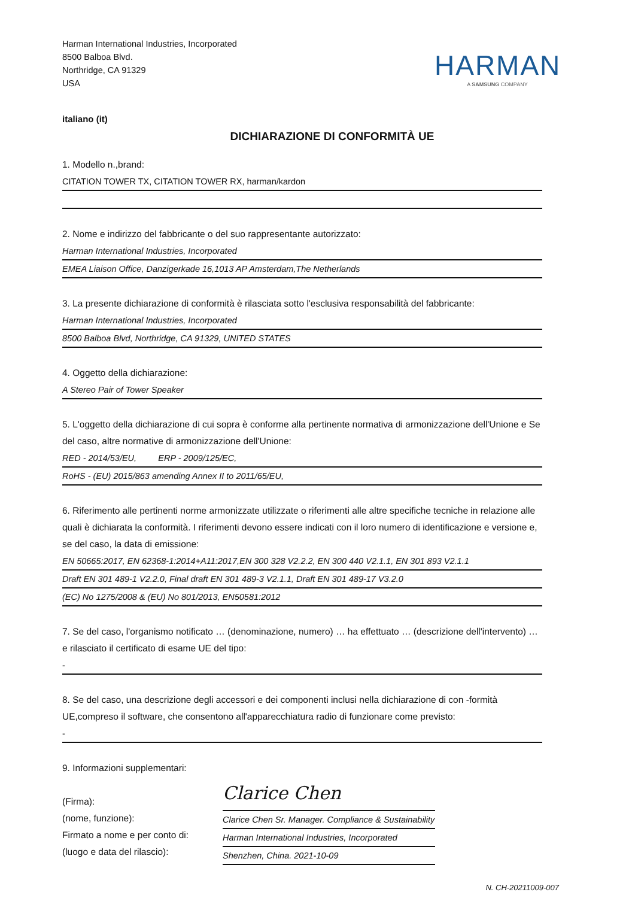Harman International Industries, Incorporated
8500 Balboa Blvd.
Northridge, CA 91329
USA
HARMAN
A SAMSUNG COMPANY
italiano (it)
DICHIARAZIONE DI CONFORMITÀ UE
1. Modello n.,brand:
CITATION TOWER TX, CITATION TOWER RX, harman/kardon
2. Nome e indirizzo del fabbricante o del suo rappresentante autorizzato:
Harman International Industries, Incorporated
EMEA Liaison Office, Danzigerkade 16,1013 AP Amsterdam,The Netherlands
3. La presente dichiarazione di conformità è rilasciata sotto l'esclusiva responsabilità del fabbricante:
Harman International Industries, Incorporated
8500 Balboa Blvd, Northridge, CA 91329, UNITED STATES
4. Oggetto della dichiarazione:
A Stereo Pair of Tower Speaker
5. L'oggetto della dichiarazione di cui sopra è conforme alla pertinente normativa di armonizzazione dell'Unione e Se del caso, altre normative di armonizzazione dell'Unione:
RED - 2014/53/EU, ERP - 2009/125/EC,
RoHS - (EU) 2015/863 amending Annex II to 2011/65/EU,
6. Riferimento alle pertinenti norme armonizzate utilizzate o riferimenti alle altre specifiche tecniche in relazione alle quali è dichiarata la conformità. I riferimenti devono essere indicati con il loro numero di identificazione e versione e, se del caso, la data di emissione:
EN 50665:2017, EN 62368-1:2014+A11:2017,EN 300 328 V2.2.2, EN 300 440 V2.1.1, EN 301 893 V2.1.1
Draft EN 301 489-1 V2.2.0, Final draft EN 301 489-3 V2.1.1, Draft EN 301 489-17 V3.2.0
(EC) No 1275/2008 & (EU) No 801/2013, EN50581:2012
7. Se del caso, l'organismo notificato … (denominazione, numero) … ha effettuato … (descrizione dell'intervento) … e rilasciato il certificato di esame UE del tipo:
-
8. Se del caso, una descrizione degli accessori e dei componenti inclusi nella dichiarazione di con -formità UE,compreso il software, che consentono all'apparecchiatura radio di funzionare come previsto:
-
9. Informazioni supplementari:
(Firma):
(nome, funzione):
Firmato a nome e per conto di:
(luogo e data del rilascio):
Clarice Chen
Clarice Chen Sr. Manager. Compliance & Sustainability
Harman International Industries, Incorporated
Shenzhen, China. 2021-10-09
N. CH-20211009-007